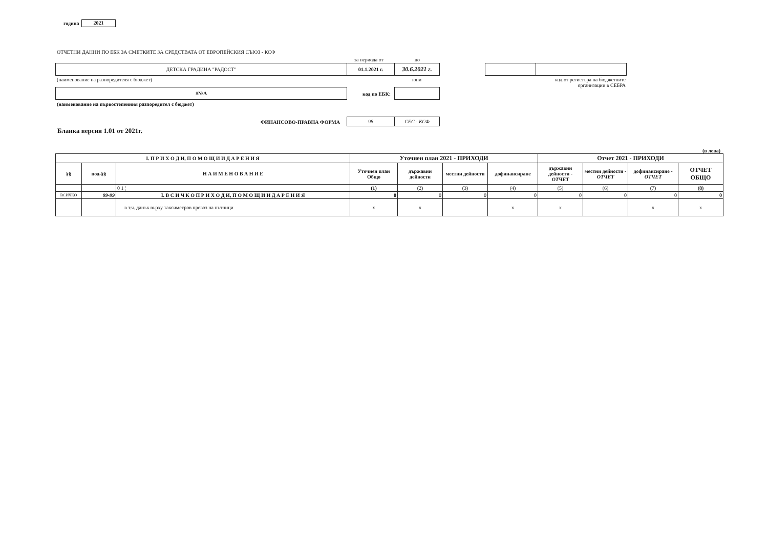година 2021
ОТЧЕТНИ ДАННИ ПО ЕБК ЗА СМЕТКИТЕ ЗА СРЕДСТВАТА ОТ ЕВРОПЕЙСКИЯ СЪЮЗ - КСФ
за периода от до
ДЕТСКА ГРАДИНА "РАДОСТ" 01.1.2021 г. 30.6.2021 г.
(наименование на разпоредителя с бюджет)
юни
код от регистъра на бюджетните организации в СЕБРА
#N/A
код по ЕБК:
(наименование на първостепенния разпоредител с бюджет)
ФИНАНСОВО-ПРАВНА ФОРМА 98 СЕС - КСФ
Бланка версия 1.01 от 2021г.
(в лева)
| I. П Р И Х О Д И, П О М О Щ И И Д А Р Е Н И Я | | | Уточнен план 2021 - ПРИХОДИ | | | | Отчет 2021 - ПРИХОДИ | | | |
| --- | --- | --- | --- | --- | --- | --- | --- | --- | --- | --- |
| §§ | под-§§ | Н А И М Е Н О В А Н И Е | Уточнен план Общо | държавни дейности | местни дейности | дофинансиране | държавни дейности - ОТЧЕТ | местни дейности - ОТЧЕТ | дофинансиране - ОТЧЕТ | ОТЧЕТ ОБЩО |
| | | 0 1 ¦ | (1) | (2) | (3) | (4) | (5) | (6) | (7) | (8) |
| ВСИЧКО | 99-99 | I. В С И Ч К О П Р И Х О Д И, П О М О Щ И И Д А Р Е Н И Я | 0 | 0 | 0 | 0 | 0 | 0 | 0 | 0 |
| | | в т.ч. данък върху таксиметров превоз на пътници | x | x | | x | x | | x | x |